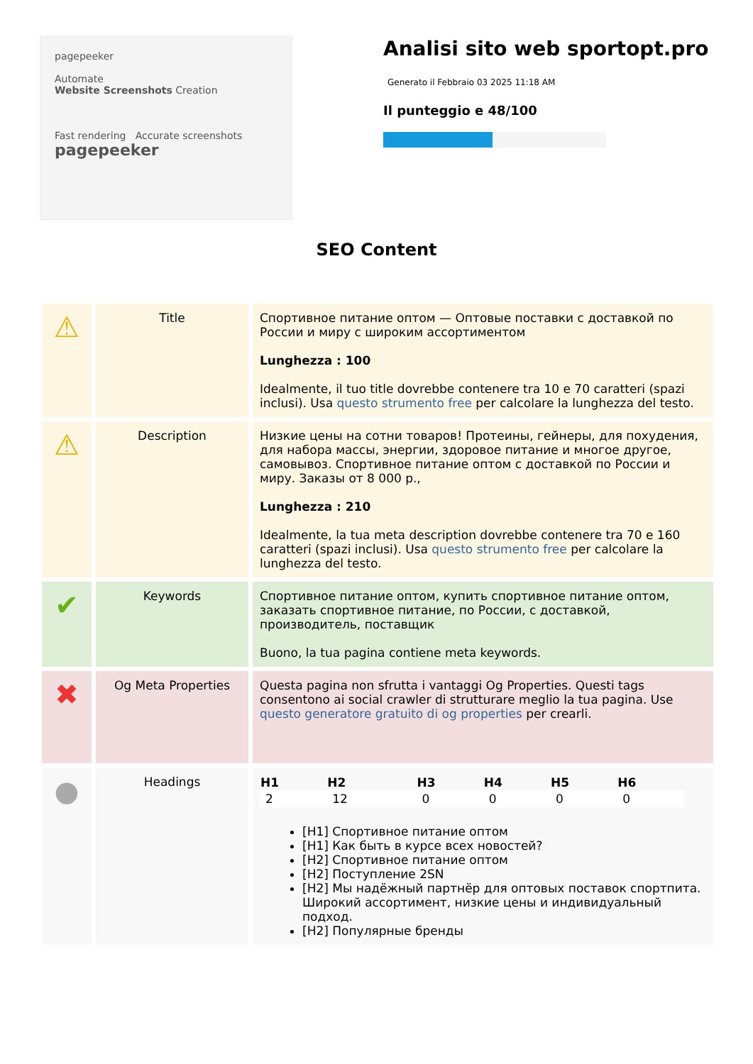pagepeeker
Automate
Website Screenshots Creation
Fast rendering Accurate screenshots
pagepeeker
Analisi sito web sportopt.pro
Generato il Febbraio 03 2025 11:18 AM
Il punteggio e 48/100
SEO Content
| ⚠ | Title | Спортивное питание оптом — Оптовые поставки с доставкой по России и миру с широким ассортиментом Lunghezza : 100 Idealmente, il tuo title dovrebbe contenere tra 10 e 70 caratteri (spazi inclusi). Usa questo strumento free per calcolare la lunghezza del testo. |
| ⚠ | Description | Низкие цены на сотни товаров! Протеины, гейнеры, для похудения, для набора массы, энергии, здоровое питание и многое другое, самовывоз. Спортивное питание оптом с доставкой по России и миру. Заказы от 8 000 р., Lunghezza : 210 Idealmente, la tua meta description dovrebbe contenere tra 70 e 160 caratteri (spazi inclusi). Usa questo strumento free per calcolare la lunghezza del testo. |
| ✔ | Keywords | Спортивное питание оптом, купить спортивное питание оптом, заказать спортивное питание, по России, с доставкой, производитель, поставщик Buono, la tua pagina contiene meta keywords. |
| ✖ | Og Meta Properties | Questa pagina non sfrutta i vantaggi Og Properties. Questi tags consentono ai social crawler di strutturare meglio la tua pagina. Use questo generatore gratuito di og properties per crearli. |
| ● | Headings | / H1 / H2 / H3 / H4 / H5 / H6 / / --- / --- / --- / --- / --- / --- / / 2 / 12 / 0 / 0 / 0 / 0 / [H1] Спортивное питание оптом [H1] Как быть в курсе всех новостей? [H2] Спортивное питание оптом [H2] Поступление 2SN [H2] Мы надёжный партнёр для оптовых поставок спортпита. Широкий ассортимент, низкие цены и индивидуальный подход. [H2] Популярные бренды |